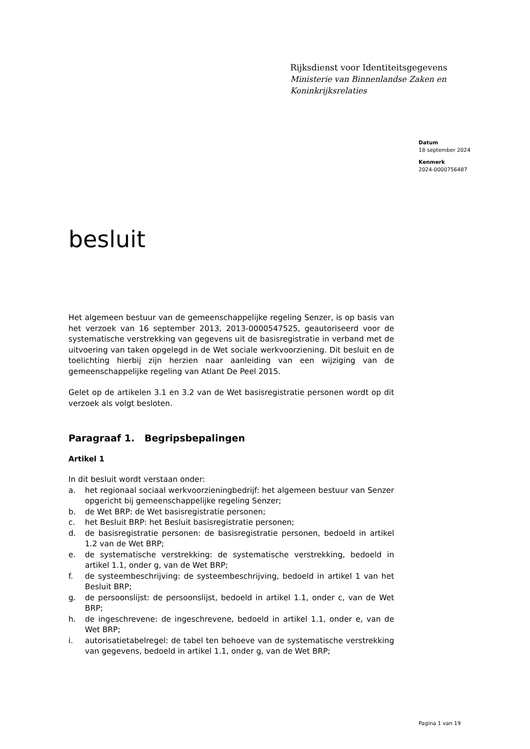Rijksdienst voor Identiteitsgegevens
Ministerie van Binnenlandse Zaken en
Koninkrijksrelaties
Datum
18 september 2024
Kenmerk
2024-0000756487
besluit
Het algemeen bestuur van de gemeenschappelijke regeling Senzer, is op basis van het verzoek van 16 september 2013, 2013-0000547525, geautoriseerd voor de systematische verstrekking van gegevens uit de basisregistratie in verband met de uitvoering van taken opgelegd in de Wet sociale werkvoorziening. Dit besluit en de toelichting hierbij zijn herzien naar aanleiding van een wijziging van de gemeenschappelijke regeling van Atlant De Peel 2015.
Gelet op de artikelen 3.1 en 3.2 van de Wet basisregistratie personen wordt op dit verzoek als volgt besloten.
Paragraaf 1. Begripsbepalingen
Artikel 1
In dit besluit wordt verstaan onder:
a. het regionaal sociaal werkvoorzieningbedrijf: het algemeen bestuur van Senzer opgericht bij gemeenschappelijke regeling Senzer;
b. de Wet BRP: de Wet basisregistratie personen;
c. het Besluit BRP: het Besluit basisregistratie personen;
d. de basisregistratie personen: de basisregistratie personen, bedoeld in artikel 1.2 van de Wet BRP;
e. de systematische verstrekking: de systematische verstrekking, bedoeld in artikel 1.1, onder g, van de Wet BRP;
f. de systeembeschrijving: de systeembeschrijving, bedoeld in artikel 1 van het Besluit BRP;
g. de persoonslijst: de persoonslijst, bedoeld in artikel 1.1, onder c, van de Wet BRP;
h. de ingeschrevene: de ingeschrevene, bedoeld in artikel 1.1, onder e, van de Wet BRP;
i. autorisatietabelregel: de tabel ten behoeve van de systematische verstrekking van gegevens, bedoeld in artikel 1.1, onder g, van de Wet BRP;
Pagina 1 van 19